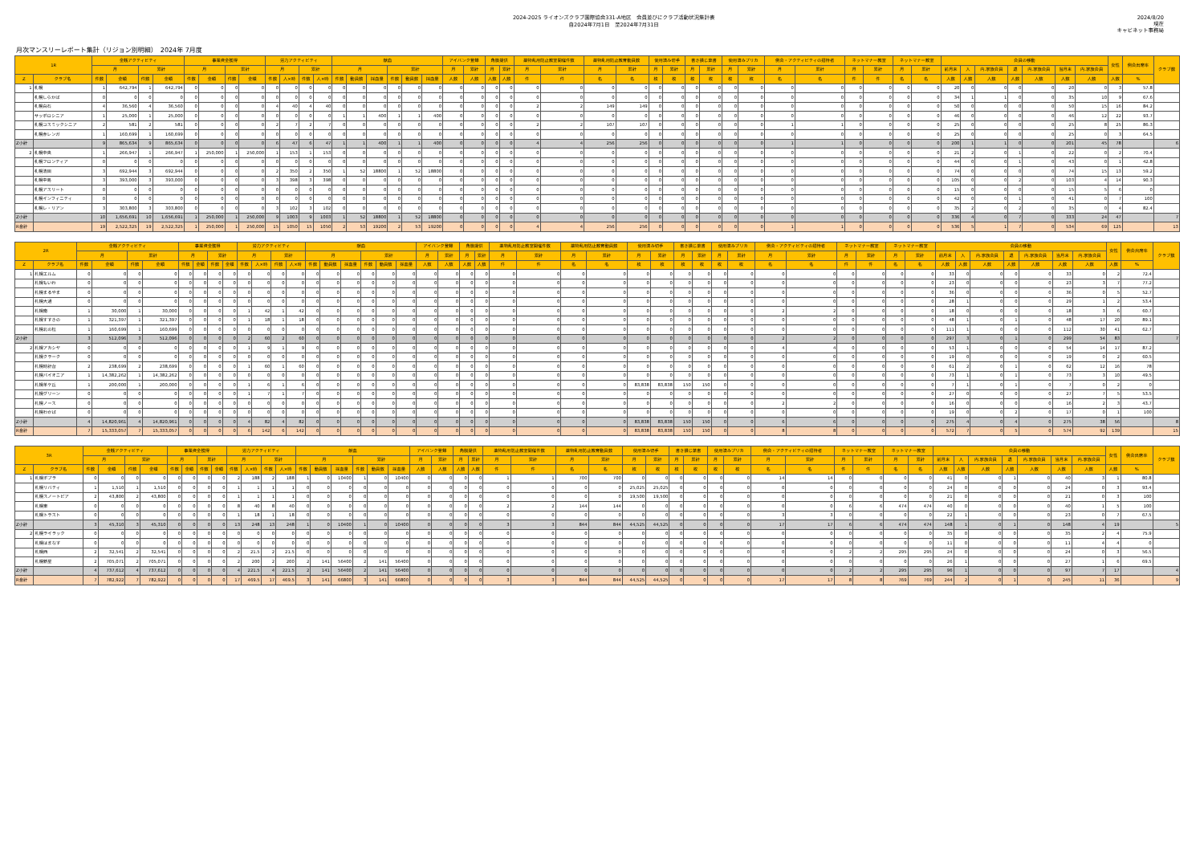2024-2025 ライオンズクラブ国際協会331-A地区　会員並びにクラブ活動状況集計表
自2024年7月1日　至2024年7月31日
2024/8/20
現在
キャビネット事務局
月次マンスリーレポート集計（リジョン別明細）　2024年 7月度
| 1R | | 金銭アクティビティ | | | | 事業資金獲得 | | | | 労力アクティビティ | | | | 献血 | | | | | | アイバンク登録 | | 角膜提供 | | 薬物乱用防止教室開催件数 | | 薬物乱用防止教育動員数 | | 使用済み切手 | | 書き損じ葉書 | | 使用済みプリカ | | 例会・アクティビティの招待者 | | ネットマナー教室 | | ネットマナー教室 | | 会員の移動 | | | | | | | 女性 | 例会出席率 | クラブ数 |
| --- | --- | --- | --- | --- | --- | --- | --- | --- | --- | --- | --- | --- | --- | --- | --- | --- | --- | --- | --- | --- | --- | --- | --- | --- | --- | --- | --- | --- | --- | --- | --- | --- | --- | --- | --- | --- | --- | --- | --- | --- | --- | --- | --- | --- | --- | --- | --- | --- | --- |
| | | 月 | | 累計 | | 月 | | 累計 | | 月 | | 累計 | | 月 | | | 累計 | | | 月 | 累計 | 月 | 累計 | 月 | 累計 | 月 | 累計 | 月 | 累計 | 月 | 累計 | 月 | 累計 | 月 | 累計 | 月 | 累計 | 月 | 累計 | 前月末 | 入 | 内.家族会員 | 退 | 内.家族会員 | 当月末 | 内.家族会員 | | | |
| Z | クラブ名 | 件数 | 金額 | 件数 | 金額 | 件数 | 金額 | 件数 | 金額 | 件数 | 人×時 | 件数 | 人×時 | 件数 | 動員数 | 採血量 | 件数 | 動員数 | 採血量 | 人数 | 人数 | 人数 | 人数 | 件 | 件 | 名 | 名 | 枚 | 枚 | 枚 | 枚 | 枚 | 枚 | 名 | 名 | 件 | 件 | 名 | 名 | 人数 | 人数 | 人数 | 人数 | 人数 | 人数 | 人数 | 人数 | % | |
| 1 | 札幌 | 1 | 642,794 | 1 | 642,794 | 0 | 0 | 0 | 0 | 0 | 0 | 0 | 0 | 0 | 0 | 0 | 0 | 0 | 0 | 0 | 0 | 0 | 0 | 0 | 0 | 0 | 0 | 0 | 0 | 0 | 0 | 0 | 0 | 0 | 0 | 0 | 0 | 0 | 0 | 20 | 0 | 0 | 0 | 0 | 20 | 0 | 3 | 57.8 | |
| | 札幌しらかば | 0 | 0 | 0 | 0 | 0 | 0 | 0 | 0 | 0 | 0 | 0 | 0 | 0 | 0 | 0 | 0 | 0 | 0 | 0 | 0 | 0 | 0 | 0 | 0 | 0 | 0 | 0 | 0 | 0 | 0 | 0 | 0 | 0 | 0 | 0 | 0 | 0 | 0 | 34 | 1 | 1 | 0 | 0 | 35 | 10 | 9 | 67.6 | |
| | 札幌白石 | 4 | 36,560 | 4 | 36,560 | 0 | 0 | 0 | 0 | 4 | 40 | 4 | 40 | 0 | 0 | 0 | 0 | 0 | 0 | 0 | 0 | 0 | 0 | 2 | 2 | 149 | 149 | 0 | 0 | 0 | 0 | 0 | 0 | 0 | 0 | 0 | 0 | 0 | 0 | 50 | 0 | 0 | 0 | 0 | 50 | 15 | 16 | 84.2 | |
| | サッポロシニア | 1 | 25,000 | 1 | 25,000 | 0 | 0 | 0 | 0 | 0 | 0 | 0 | 0 | 1 | 1 | 400 | 1 | 1 | 400 | 0 | 0 | 0 | 0 | 0 | 0 | 0 | 0 | 0 | 0 | 0 | 0 | 0 | 0 | 0 | 0 | 0 | 0 | 0 | 0 | 46 | 0 | 0 | 0 | 0 | 46 | 12 | 22 | 93.7 | |
| | 札幌コスミックシニア | 2 | 581 | 2 | 581 | 0 | 0 | 0 | 0 | 2 | 7 | 2 | 7 | 0 | 0 | 0 | 0 | 0 | 0 | 0 | 0 | 0 | 0 | 2 | 2 | 107 | 107 | 0 | 0 | 0 | 0 | 0 | 0 | 1 | 1 | 0 | 0 | 0 | 0 | 25 | 0 | 0 | 0 | 0 | 25 | 8 | 25 | 86.3 | |
| | 札幌赤レンガ | 1 | 160,699 | 1 | 160,699 | 0 | 0 | 0 | 0 | 0 | 0 | 0 | 0 | 0 | 0 | 0 | 0 | 0 | 0 | 0 | 0 | 0 | 0 | 0 | 0 | 0 | 0 | 0 | 0 | 0 | 0 | 0 | 0 | 0 | 0 | 0 | 0 | 0 | 0 | 25 | 0 | 0 | 0 | 0 | 25 | 0 | 3 | 64.5 | |
| Z小計 | | 9 | 865,634 | 9 | 865,634 | 0 | 0 | 0 | 0 | 6 | 47 | 6 | 47 | 1 | 1 | 400 | 1 | 1 | 400 | 0 | 0 | 0 | 0 | 4 | 4 | 256 | 256 | 0 | 0 | 0 | 0 | 0 | 0 | 1 | 1 | 0 | 0 | 0 | 0 | 200 | 1 | 1 | 0 | 0 | 201 | 45 | 78 | | 6 |
| 2 | 札幌中央 | 1 | 266,947 | 1 | 266,947 | 1 | 250,000 | 1 | 250,000 | 1 | 153 | 1 | 153 | 0 | 0 | 0 | 0 | 0 | 0 | 0 | 0 | 0 | 0 | 0 | 0 | 0 | 0 | 0 | 0 | 0 | 0 | 0 | 0 | 0 | 0 | 0 | 0 | 0 | 0 | 21 | 2 | 0 | 1 | 0 | 22 | 0 | 2 | 70.4 | |
| | 札幌フロンティア | 0 | 0 | 0 | 0 | 0 | 0 | 0 | 0 | 0 | 0 | 0 | 0 | 0 | 0 | 0 | 0 | 0 | 0 | 0 | 0 | 0 | 0 | 0 | 0 | 0 | 0 | 0 | 0 | 0 | 0 | 0 | 0 | 0 | 0 | 0 | 0 | 0 | 0 | 44 | 0 | 0 | 1 | 0 | 43 | 0 | 1 | 42.8 | |
| | 札幌清田 | 3 | 692,944 | 3 | 692,944 | 0 | 0 | 0 | 0 | 2 | 350 | 2 | 350 | 1 | 52 | 18800 | 1 | 52 | 18800 | 0 | 0 | 0 | 0 | 0 | 0 | 0 | 0 | 0 | 0 | 0 | 0 | 0 | 0 | 0 | 0 | 0 | 0 | 0 | 0 | 74 | 0 | 0 | 0 | 0 | 74 | 15 | 13 | 59.2 | |
| | 札幌中島 | 3 | 393,000 | 3 | 393,000 | 0 | 0 | 0 | 0 | 3 | 398 | 3 | 398 | 0 | 0 | 0 | 0 | 0 | 0 | 0 | 0 | 0 | 0 | 0 | 0 | 0 | 0 | 0 | 0 | 0 | 0 | 0 | 0 | 0 | 0 | 0 | 0 | 0 | 0 | 105 | 0 | 0 | 2 | 0 | 103 | 4 | 14 | 90.3 | |
| | 札幌アスリート | 0 | 0 | 0 | 0 | 0 | 0 | 0 | 0 | 0 | 0 | 0 | 0 | 0 | 0 | 0 | 0 | 0 | 0 | 0 | 0 | 0 | 0 | 0 | 0 | 0 | 0 | 0 | 0 | 0 | 0 | 0 | 0 | 0 | 0 | 0 | 0 | 0 | 0 | 15 | 0 | 0 | 0 | 0 | 15 | 5 | 6 | 0 | |
| | 札幌インフィニティ | 0 | 0 | 0 | 0 | 0 | 0 | 0 | 0 | 0 | 0 | 0 | 0 | 0 | 0 | 0 | 0 | 0 | 0 | 0 | 0 | 0 | 0 | 0 | 0 | 0 | 0 | 0 | 0 | 0 | 0 | 0 | 0 | 0 | 0 | 0 | 0 | 0 | 0 | 42 | 0 | 0 | 1 | 0 | 41 | 0 | 7 | 100 | |
| | 札幌レ・リアン | 3 | 303,800 | 3 | 303,800 | 0 | 0 | 0 | 0 | 3 | 102 | 3 | 102 | 0 | 0 | 0 | 0 | 0 | 0 | 0 | 0 | 0 | 0 | 0 | 0 | 0 | 0 | 0 | 0 | 0 | 0 | 0 | 0 | 0 | 0 | 0 | 0 | 0 | 0 | 35 | 2 | 0 | 2 | 0 | 35 | 0 | 4 | 82.4 | |
| Z小計 | | 10 | 1,656,691 | 10 | 1,656,691 | 1 | 250,000 | 1 | 250,000 | 9 | 1003 | 9 | 1003 | 1 | 52 | 18800 | 1 | 52 | 18800 | 0 | 0 | 0 | 0 | 0 | 0 | 0 | 0 | 0 | 0 | 0 | 0 | 0 | 0 | 0 | 0 | 0 | 0 | 0 | 0 | 336 | 4 | 0 | 7 | 0 | 333 | 24 | 47 | | 7 |
| R合計 | | 19 | 2,522,325 | 19 | 2,522,325 | 1 | 250,000 | 1 | 250,000 | 15 | 1050 | 15 | 1050 | 2 | 53 | 19200 | 2 | 53 | 19200 | 0 | 0 | 0 | 0 | 4 | 4 | 256 | 256 | 0 | 0 | 0 | 0 | 0 | 0 | 1 | 1 | 0 | 0 | 0 | 0 | 536 | 5 | 1 | 7 | 0 | 534 | 69 | 125 | | 13 |
| 2R | | 金銭アクティビティ | | | | 事業資金獲得 | | | | 労力アクティビティ | | | | 献血 | | | | | | アイバンク登録 | | 角膜提供 | | 薬物乱用防止教室開催件数 | | 薬物乱用防止教育動員数 | | 使用済み切手 | | 書き損じ葉書 | | 使用済みプリカ | | 例会・アクティビティの招待者 | | ネットマナー教室 | | ネットマナー教室 | | 会員の移動 | | | | | | | 女性 | 例会出席率 | クラブ数 |
| --- | --- | --- | --- | --- | --- | --- | --- | --- | --- | --- | --- | --- | --- | --- | --- | --- | --- | --- | --- | --- | --- | --- | --- | --- | --- | --- | --- | --- | --- | --- | --- | --- | --- | --- | --- | --- | --- | --- | --- | --- | --- | --- | --- | --- | --- | --- | --- | --- | --- |
| | | 月 | | 累計 | | 月 | | 累計 | | 月 | | 累計 | | 月 | | | 累計 | | | 月 | 累計 | 月 | 累計 | 月 | 累計 | 月 | 累計 | 月 | 累計 | 月 | 累計 | 月 | 累計 | 月 | 累計 | 月 | 累計 | 月 | 累計 | 前月末 | 入 | 内.家族会員 | 退 | 内.家族会員 | 当月末 | 内.家族会員 | | | |
| Z | クラブ名 | 件数 | 金額 | 件数 | 金額 | 件数 | 金額 | 件数 | 金額 | 件数 | 人×時 | 件数 | 人×時 | 件数 | 動員数 | 採血量 | 件数 | 動員数 | 採血量 | 人数 | 人数 | 人数 | 人数 | 件 | 件 | 名 | 名 | 枚 | 枚 | 枚 | 枚 | 枚 | 枚 | 名 | 名 | 件 | 件 | 名 | 名 | 人数 | 人数 | 人数 | 人数 | 人数 | 人数 | 人数 | 人数 | % | |
| 1 | 札幌エルム | 0 | 0 | 0 | 0 | 0 | 0 | 0 | 0 | 0 | 0 | 0 | 0 | 0 | 0 | 0 | 0 | 0 | 0 | 0 | 0 | 0 | 0 | 0 | 0 | 0 | 0 | 0 | 0 | 0 | 0 | 0 | 0 | 0 | 0 | 0 | 0 | 0 | 0 | 33 | 0 | 0 | 0 | 0 | 33 | 0 | 2 | 72.4 | |
| | 札幌もいわ | 0 | 0 | 0 | 0 | 0 | 0 | 0 | 0 | 0 | 0 | 0 | 0 | 0 | 0 | 0 | 0 | 0 | 0 | 0 | 0 | 0 | 0 | 0 | 0 | 0 | 0 | 0 | 0 | 0 | 0 | 0 | 0 | 0 | 0 | 0 | 0 | 0 | 0 | 23 | 0 | 0 | 0 | 0 | 23 | 3 | 7 | 77.2 | |
| | 札幌まるやま | 0 | 0 | 0 | 0 | 0 | 0 | 0 | 0 | 0 | 0 | 0 | 0 | 0 | 0 | 0 | 0 | 0 | 0 | 0 | 0 | 0 | 0 | 0 | 0 | 0 | 0 | 0 | 0 | 0 | 0 | 0 | 0 | 0 | 0 | 0 | 0 | 0 | 0 | 36 | 0 | 0 | 0 | 0 | 36 | 0 | 5 | 52.7 | |
| | 札幌大通 | 0 | 0 | 0 | 0 | 0 | 0 | 0 | 0 | 0 | 0 | 0 | 0 | 0 | 0 | 0 | 0 | 0 | 0 | 0 | 0 | 0 | 0 | 0 | 0 | 0 | 0 | 0 | 0 | 0 | 0 | 0 | 0 | 0 | 0 | 0 | 0 | 0 | 0 | 28 | 1 | 0 | 0 | 0 | 29 | 1 | 2 | 53.4 | |
| | 札幌南 | 1 | 30,000 | 1 | 30,000 | 0 | 0 | 0 | 0 | 1 | 42 | 1 | 42 | 0 | 0 | 0 | 0 | 0 | 0 | 0 | 0 | 0 | 0 | 0 | 0 | 0 | 0 | 0 | 0 | 0 | 0 | 0 | 0 | 2 | 2 | 0 | 0 | 0 | 0 | 18 | 0 | 0 | 0 | 0 | 18 | 3 | 6 | 60.7 | |
| | 札幌すすきの | 1 | 321,397 | 1 | 321,397 | 0 | 0 | 0 | 0 | 1 | 18 | 1 | 18 | 0 | 0 | 0 | 0 | 0 | 0 | 0 | 0 | 0 | 0 | 0 | 0 | 0 | 0 | 0 | 0 | 0 | 0 | 0 | 0 | 0 | 0 | 0 | 0 | 0 | 0 | 48 | 1 | 0 | 1 | 0 | 48 | 17 | 20 | 89.1 | |
| | 札幌北の杜 | 1 | 160,699 | 1 | 160,699 | 0 | 0 | 0 | 0 | 0 | 0 | 0 | 0 | 0 | 0 | 0 | 0 | 0 | 0 | 0 | 0 | 0 | 0 | 0 | 0 | 0 | 0 | 0 | 0 | 0 | 0 | 0 | 0 | 0 | 0 | 0 | 0 | 0 | 0 | 111 | 1 | 0 | 0 | 0 | 112 | 30 | 41 | 62.7 | |
| Z小計 | | 3 | 512,096 | 3 | 512,096 | 0 | 0 | 0 | 0 | 2 | 60 | 2 | 60 | 0 | 0 | 0 | 0 | 0 | 0 | 0 | 0 | 0 | 0 | 0 | 0 | 0 | 0 | 0 | 0 | 0 | 0 | 0 | 0 | 2 | 2 | 0 | 0 | 0 | 0 | 297 | 3 | 0 | 1 | 0 | 299 | 54 | 83 | | 7 |
| 2 | 札幌アカシヤ | 0 | 0 | 0 | 0 | 0 | 0 | 0 | 0 | 1 | 9 | 1 | 9 | 0 | 0 | 0 | 0 | 0 | 0 | 0 | 0 | 0 | 0 | 0 | 0 | 0 | 0 | 0 | 0 | 0 | 0 | 0 | 0 | 4 | 4 | 0 | 0 | 0 | 0 | 53 | 1 | 0 | 0 | 0 | 54 | 14 | 17 | 87.2 | |
| | 札幌クラーク | 0 | 0 | 0 | 0 | 0 | 0 | 0 | 0 | 0 | 0 | 0 | 0 | 0 | 0 | 0 | 0 | 0 | 0 | 0 | 0 | 0 | 0 | 0 | 0 | 0 | 0 | 0 | 0 | 0 | 0 | 0 | 0 | 0 | 0 | 0 | 0 | 0 | 0 | 19 | 0 | 0 | 0 | 0 | 19 | 0 | 2 | 60.5 | |
| | 札幌時計台 | 2 | 238,699 | 2 | 238,699 | 0 | 0 | 0 | 0 | 1 | 60 | 1 | 60 | 0 | 0 | 0 | 0 | 0 | 0 | 0 | 0 | 0 | 0 | 0 | 0 | 0 | 0 | 0 | 0 | 0 | 0 | 0 | 0 | 0 | 0 | 0 | 0 | 0 | 0 | 61 | 2 | 0 | 1 | 0 | 62 | 12 | 16 | 78 | |
| | 札幌パイオニア | 1 | 14,382,262 | 1 | 14,382,262 | 0 | 0 | 0 | 0 | 0 | 0 | 0 | 0 | 0 | 0 | 0 | 0 | 0 | 0 | 0 | 0 | 0 | 0 | 0 | 0 | 0 | 0 | 0 | 0 | 0 | 0 | 0 | 0 | 0 | 0 | 0 | 0 | 0 | 0 | 73 | 1 | 0 | 1 | 0 | 73 | 3 | 10 | 49.5 | |
| | 札幌羊ケ丘 | 1 | 200,000 | 1 | 200,000 | 0 | 0 | 0 | 0 | 1 | 6 | 1 | 6 | 0 | 0 | 0 | 0 | 0 | 0 | 0 | 0 | 0 | 0 | 0 | 0 | 0 | 0 | 83,838 | 83,838 | 150 | 150 | 0 | 0 | 0 | 0 | 0 | 0 | 0 | 0 | 7 | 1 | 0 | 1 | 0 | 7 | 0 | 2 | 0 | |
| | 札幌グリーン | 0 | 0 | 0 | 0 | 0 | 0 | 0 | 0 | 1 | 7 | 1 | 7 | 0 | 0 | 0 | 0 | 0 | 0 | 0 | 0 | 0 | 0 | 0 | 0 | 0 | 0 | 0 | 0 | 0 | 0 | 0 | 0 | 0 | 0 | 0 | 0 | 0 | 0 | 27 | 0 | 0 | 0 | 0 | 27 | 7 | 5 | 53.5 | |
| | 札幌ノース | 0 | 0 | 0 | 0 | 0 | 0 | 0 | 0 | 0 | 0 | 0 | 0 | 0 | 0 | 0 | 0 | 0 | 0 | 0 | 0 | 0 | 0 | 0 | 0 | 0 | 0 | 0 | 0 | 0 | 0 | 0 | 0 | 2 | 2 | 0 | 0 | 0 | 0 | 16 | 0 | 0 | 0 | 0 | 16 | 2 | 3 | 43.7 | |
| | 札幌わかば | 0 | 0 | 0 | 0 | 0 | 0 | 0 | 0 | 0 | 0 | 0 | 0 | 0 | 0 | 0 | 0 | 0 | 0 | 0 | 0 | 0 | 0 | 0 | 0 | 0 | 0 | 0 | 0 | 0 | 0 | 0 | 0 | 0 | 0 | 0 | 0 | 0 | 0 | 19 | 0 | 0 | 2 | 0 | 17 | 0 | 1 | 100 | |
| Z小計 | | 4 | 14,820,961 | 4 | 14,820,961 | 0 | 0 | 0 | 0 | 4 | 82 | 4 | 82 | 0 | 0 | 0 | 0 | 0 | 0 | 0 | 0 | 0 | 0 | 0 | 0 | 0 | 0 | 83,838 | 83,838 | 150 | 150 | 0 | 0 | 6 | 6 | 0 | 0 | 0 | 0 | 275 | 4 | 0 | 4 | 0 | 275 | 38 | 56 | | 8 |
| R合計 | | 7 | 15,333,057 | 7 | 15,333,057 | 0 | 0 | 0 | 0 | 6 | 142 | 6 | 142 | 0 | 0 | 0 | 0 | 0 | 0 | 0 | 0 | 0 | 0 | 0 | 0 | 0 | 0 | 83,838 | 83,838 | 150 | 150 | 0 | 0 | 8 | 8 | 0 | 0 | 0 | 0 | 572 | 7 | 0 | 5 | 0 | 574 | 92 | 139 | | 15 |
| 3R | | 金銭アクティビティ | | | | 事業資金獲得 | | | | 労力アクティビティ | | | | 献血 | | | | | | アイバンク登録 | | 角膜提供 | | 薬物乱用防止教室開催件数 | | 薬物乱用防止教育動員数 | | 使用済み切手 | | 書き損じ葉書 | | 使用済みプリカ | | 例会・アクティビティの招待者 | | ネットマナー教室 | | ネットマナー教室 | | 会員の移動 | | | | | | | 女性 | 例会出席率 | クラブ数 |
| --- | --- | --- | --- | --- | --- | --- | --- | --- | --- | --- | --- | --- | --- | --- | --- | --- | --- | --- | --- | --- | --- | --- | --- | --- | --- | --- | --- | --- | --- | --- | --- | --- | --- | --- | --- | --- | --- | --- | --- | --- | --- | --- | --- | --- | --- | --- | --- | --- | --- |
| | | 月 | | 累計 | | 月 | | 累計 | | 月 | | 累計 | | 月 | | | 累計 | | | 月 | 累計 | 月 | 累計 | 月 | 累計 | 月 | 累計 | 月 | 累計 | 月 | 累計 | 月 | 累計 | 月 | 累計 | 月 | 累計 | 月 | 累計 | 前月末 | 入 | 内.家族会員 | 退 | 内.家族会員 | 当月末 | 内.家族会員 | | | |
| Z | クラブ名 | 件数 | 金額 | 件数 | 金額 | 件数 | 金額 | 件数 | 金額 | 件数 | 人×時 | 件数 | 人×時 | 件数 | 動員数 | 採血量 | 件数 | 動員数 | 採血量 | 人数 | 人数 | 人数 | 人数 | 件 | 件 | 名 | 名 | 枚 | 枚 | 枚 | 枚 | 枚 | 枚 | 名 | 名 | 件 | 件 | 名 | 名 | 人数 | 人数 | 人数 | 人数 | 人数 | 人数 | 人数 | 人数 | % | |
| 1 | 札幌ポプラ | 0 | 0 | 0 | 0 | 0 | 0 | 0 | 0 | 2 | 188 | 2 | 188 | 1 | 0 | 10400 | 1 | 0 | 10400 | 0 | 0 | 0 | 0 | 1 | 1 | 700 | 700 | 0 | 0 | 0 | 0 | 0 | 0 | 14 | 14 | 0 | 0 | 0 | 0 | 41 | 0 | 0 | 1 | 0 | 40 | 3 | 1 | 80.8 | |
| | 札幌リバティ | 1 | 1,510 | 1 | 1,510 | 0 | 0 | 0 | 0 | 1 | 1 | 1 | 1 | 0 | 0 | 0 | 0 | 0 | 0 | 0 | 0 | 0 | 0 | 0 | 0 | 0 | 0 | 25,025 | 25,025 | 0 | 0 | 0 | 0 | 0 | 0 | 0 | 0 | 0 | 0 | 24 | 0 | 0 | 0 | 0 | 24 | 0 | 3 | 93.4 | |
| | 札幌スノートピア | 2 | 43,800 | 2 | 43,800 | 0 | 0 | 0 | 0 | 1 | 1 | 1 | 1 | 0 | 0 | 0 | 0 | 0 | 0 | 0 | 0 | 0 | 0 | 0 | 0 | 0 | 0 | 19,500 | 19,500 | 0 | 0 | 0 | 0 | 0 | 0 | 0 | 0 | 0 | 0 | 21 | 0 | 0 | 0 | 0 | 21 | 0 | 3 | 100 | |
| | 札幌東 | 0 | 0 | 0 | 0 | 0 | 0 | 0 | 0 | 8 | 40 | 8 | 40 | 0 | 0 | 0 | 0 | 0 | 0 | 0 | 0 | 0 | 0 | 2 | 2 | 144 | 144 | 0 | 0 | 0 | 0 | 0 | 0 | 0 | 0 | 6 | 6 | 474 | 474 | 40 | 0 | 0 | 0 | 0 | 40 | 1 | 5 | 100 | |
| | 札幌トラスト | 0 | 0 | 0 | 0 | 0 | 0 | 0 | 0 | 1 | 18 | 1 | 18 | 0 | 0 | 0 | 0 | 0 | 0 | 0 | 0 | 0 | 0 | 0 | 0 | 0 | 0 | 0 | 0 | 0 | 0 | 0 | 0 | 3 | 3 | 0 | 0 | 0 | 0 | 22 | 1 | 0 | 0 | 0 | 23 | 0 | 7 | 67.5 | |
| Z小計 | | 3 | 45,310 | 3 | 45,310 | 0 | 0 | 0 | 0 | 13 | 248 | 13 | 248 | 1 | 0 | 10400 | 1 | 0 | 10400 | 0 | 0 | 0 | 0 | 3 | 3 | 844 | 844 | 44,525 | 44,525 | 0 | 0 | 0 | 0 | 17 | 17 | 6 | 6 | 474 | 474 | 148 | 1 | 0 | 1 | 0 | 148 | 4 | 19 | | 5 |
| 2 | 札幌ライラック | 0 | 0 | 0 | 0 | 0 | 0 | 0 | 0 | 0 | 0 | 0 | 0 | 0 | 0 | 0 | 0 | 0 | 0 | 0 | 0 | 0 | 0 | 0 | 0 | 0 | 0 | 0 | 0 | 0 | 0 | 0 | 0 | 0 | 0 | 0 | 0 | 0 | 0 | 35 | 0 | 0 | 0 | 0 | 35 | 2 | 4 | 75.9 | |
| | 札幌はまなす | 0 | 0 | 0 | 0 | 0 | 0 | 0 | 0 | 0 | 0 | 0 | 0 | 0 | 0 | 0 | 0 | 0 | 0 | 0 | 0 | 0 | 0 | 0 | 0 | 0 | 0 | 0 | 0 | 0 | 0 | 0 | 0 | 0 | 0 | 0 | 0 | 0 | 0 | 11 | 0 | 0 | 0 | 0 | 11 | 4 | 4 | 0 | |
| | 札幌西 | 2 | 32,541 | 2 | 32,541 | 0 | 0 | 0 | 0 | 2 | 21.5 | 2 | 21.5 | 0 | 0 | 0 | 0 | 0 | 0 | 0 | 0 | 0 | 0 | 0 | 0 | 0 | 0 | 0 | 0 | 0 | 0 | 0 | 0 | 0 | 0 | 2 | 2 | 295 | 295 | 24 | 0 | 0 | 0 | 0 | 24 | 0 | 3 | 56.5 | |
| | 札幌新星 | 2 | 705,071 | 2 | 705,071 | 0 | 0 | 0 | 0 | 2 | 200 | 2 | 200 | 2 | 141 | 56400 | 2 | 141 | 56400 | 0 | 0 | 0 | 0 | 0 | 0 | 0 | 0 | 0 | 0 | 0 | 0 | 0 | 0 | 0 | 0 | 0 | 0 | 0 | 0 | 26 | 1 | 0 | 0 | 0 | 27 | 1 | 6 | 69.5 | |
| Z小計 | | 4 | 737,612 | 4 | 737,612 | 0 | 0 | 0 | 0 | 4 | 221.5 | 4 | 221.5 | 2 | 141 | 56400 | 2 | 141 | 56400 | 0 | 0 | 0 | 0 | 0 | 0 | 0 | 0 | 0 | 0 | 0 | 0 | 0 | 0 | 0 | 0 | 2 | 2 | 295 | 295 | 96 | 1 | 0 | 0 | 0 | 97 | 7 | 17 | | 4 |
| R合計 | | 7 | 782,922 | 7 | 782,922 | 0 | 0 | 0 | 0 | 17 | 469.5 | 17 | 469.5 | 3 | 141 | 66800 | 3 | 141 | 66800 | 0 | 0 | 0 | 0 | 3 | 3 | 844 | 844 | 44,525 | 44,525 | 0 | 0 | 0 | 0 | 17 | 17 | 8 | 8 | 769 | 769 | 244 | 2 | 0 | 1 | 0 | 245 | 11 | 36 | | 9 |